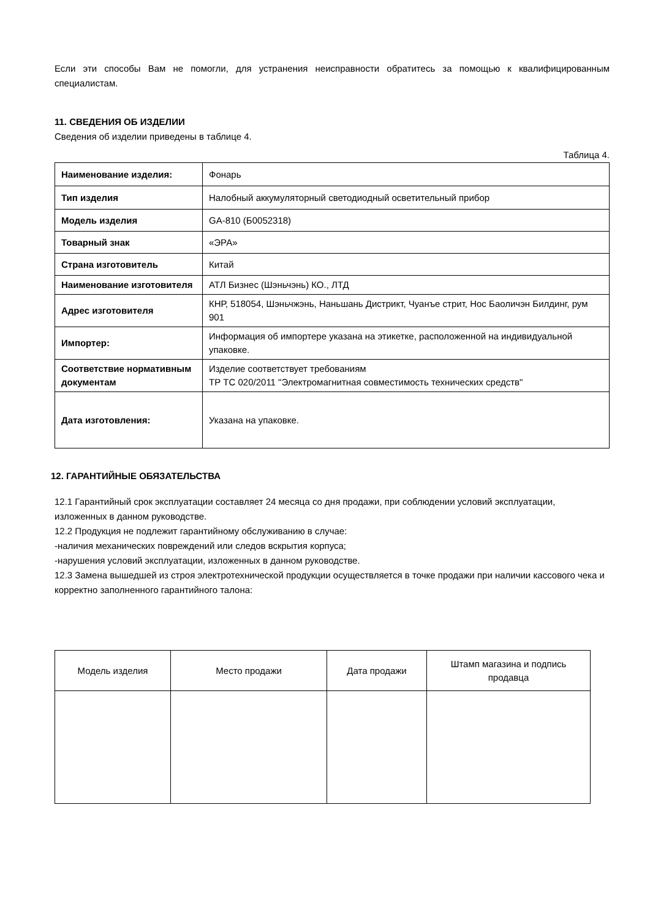Если эти способы Вам не помогли, для устранения неисправности обратитесь за помощью к квалифицированным специалистам.
11. СВЕДЕНИЯ ОБ ИЗДЕЛИИ
Сведения об изделии приведены в таблице 4.
Таблица 4.
| Наименование изделия: | Фонарь |
| Тип изделия | Налобный аккумуляторный светодиодный осветительный прибор |
| Модель изделия | GA-810 (Б0052318) |
| Товарный знак | «ЭРА» |
| Страна изготовитель | Китай |
| Наименование изготовителя | АТЛ Бизнес (Шэньчэнь) КО., ЛТД |
| Адрес изготовителя | КНР, 518054, Шэньчжэнь, Наньшань Дистрикт, Чуанъе стрит, Нос Баоличэн Билдинг, рум 901 |
| Импортер: | Информация об импортере указана на этикетке, расположенной на индивидуальной упаковке. |
| Соответствие нормативным документам | Изделие соответствует требованиям ТР ТС 020/2011 "Электромагнитная совместимость технических средств" |
| Дата изготовления: | Указана на упаковке. |
12. ГАРАНТИЙНЫЕ ОБЯЗАТЕЛЬСТВА
12.1 Гарантийный срок эксплуатации составляет 24 месяца со дня продажи, при соблюдении условий эксплуатации, изложенных в данном руководстве.
12.2 Продукция не подлежит гарантийному обслуживанию в случае:
-наличия механических повреждений или следов вскрытия корпуса;
-нарушения условий эксплуатации, изложенных в данном руководстве.
12.3 Замена вышедшей из строя электротехнической продукции осуществляется в точке продажи при наличии кассового чека и корректно заполненного гарантийного талона:
| Модель изделия | Место продажи | Дата продажи | Штамп магазина и подпись продавца |